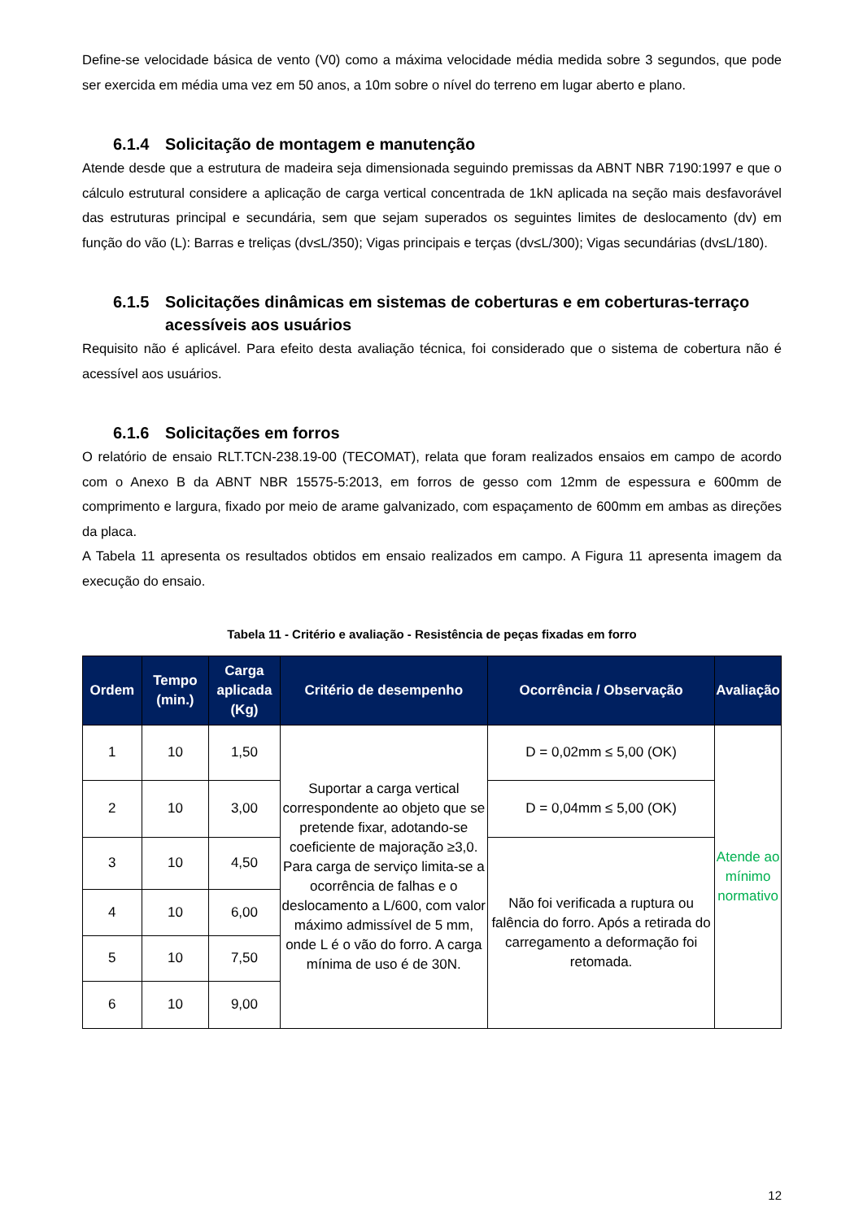Define-se velocidade básica de vento (V0) como a máxima velocidade média medida sobre 3 segundos, que pode ser exercida em média uma vez em 50 anos, a 10m sobre o nível do terreno em lugar aberto e plano.
6.1.4 Solicitação de montagem e manutenção
Atende desde que a estrutura de madeira seja dimensionada seguindo premissas da ABNT NBR 7190:1997 e que o cálculo estrutural considere a aplicação de carga vertical concentrada de 1kN aplicada na seção mais desfavorável das estruturas principal e secundária, sem que sejam superados os seguintes limites de deslocamento (dv) em função do vão (L): Barras e treliças (dv≤L/350); Vigas principais e terças (dv≤L/300); Vigas secundárias (dv≤L/180).
6.1.5 Solicitações dinâmicas em sistemas de coberturas e em coberturas-terraço acessíveis aos usuários
Requisito não é aplicável. Para efeito desta avaliação técnica, foi considerado que o sistema de cobertura não é acessível aos usuários.
6.1.6 Solicitações em forros
O relatório de ensaio RLT.TCN-238.19-00 (TECOMAT), relata que foram realizados ensaios em campo de acordo com o Anexo B da ABNT NBR 15575-5:2013, em forros de gesso com 12mm de espessura e 600mm de comprimento e largura, fixado por meio de arame galvanizado, com espaçamento de 600mm em ambas as direções da placa.
A Tabela 11 apresenta os resultados obtidos em ensaio realizados em campo. A Figura 11 apresenta imagem da execução do ensaio.
Tabela 11 - Critério e avaliação - Resistência de peças fixadas em forro
| Ordem | Tempo (min.) | Carga aplicada (Kg) | Critério de desempenho | Ocorrência / Observação | Avaliação |
| --- | --- | --- | --- | --- | --- |
| 1 | 10 | 1,50 | Suportar a carga vertical correspondente ao objeto que se pretende fixar, adotando-se coeficiente de majoração ≥3,0. Para carga de serviço limita-se a ocorrência de falhas e o deslocamento a L/600, com valor máximo admissível de 5 mm, onde L é o vão do forro. A carga mínima de uso é de 30N. | D = 0,02mm ≤ 5,00 (OK) | Atende ao mínimo normativo |
| 2 | 10 | 3,00 | | D = 0,04mm ≤ 5,00 (OK) | |
| 3 | 10 | 4,50 | | Não foi verificada a ruptura ou falência do forro. Após a retirada do carregamento a deformação foi retomada. | |
| 4 | 10 | 6,00 | | | |
| 5 | 10 | 7,50 | | | |
| 6 | 10 | 9,00 | | | |
12